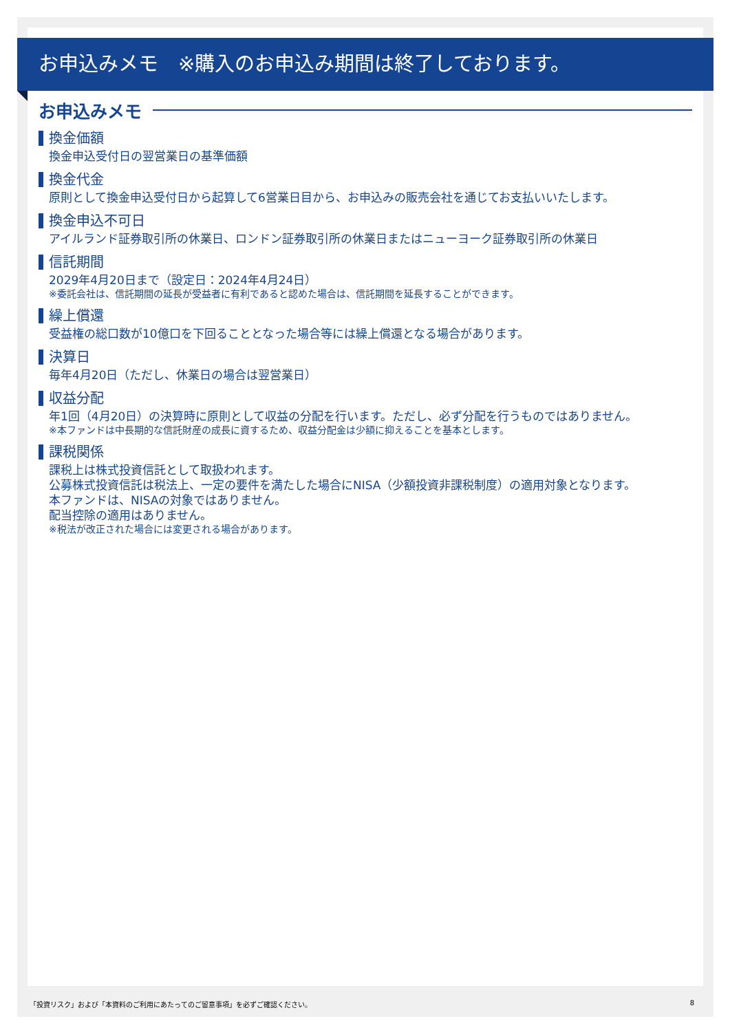お申込みメモ　※購入のお申込み期間は終了しております。
お申込みメモ
換金価額
換金申込受付日の翌営業日の基準価額
換金代金
原則として換金申込受付日から起算して6営業日目から、お申込みの販売会社を通じてお支払いいたします。
換金申込不可日
アイルランド証券取引所の休業日、ロンドン証券取引所の休業日またはニューヨーク証券取引所の休業日
信託期間
2029年4月20日まで（設定日：2024年4月24日）
※委託会社は、信託期間の延長が受益者に有利であると認めた場合は、信託期間を延長することができます。
繰上償還
受益権の総口数が10億口を下回ることとなった場合等には繰上償還となる場合があります。
決算日
毎年4月20日（ただし、休業日の場合は翌営業日）
収益分配
年1回（4月20日）の決算時に原則として収益の分配を行います。ただし、必ず分配を行うものではありません。
※本ファンドは中長期的な信託財産の成長に資するため、収益分配金は少額に抑えることを基本とします。
課税関係
課税上は株式投資信託として取扱われます。
公募株式投資信託は税法上、一定の要件を満たした場合にNISA（少額投資非課税制度）の適用対象となります。
本ファンドは、NISAの対象ではありません。
配当控除の適用はありません。
※税法が改正された場合には変更される場合があります。
「投資リスク」および「本資料のご利用にあたってのご留意事項」を必ずご確認ください。 8